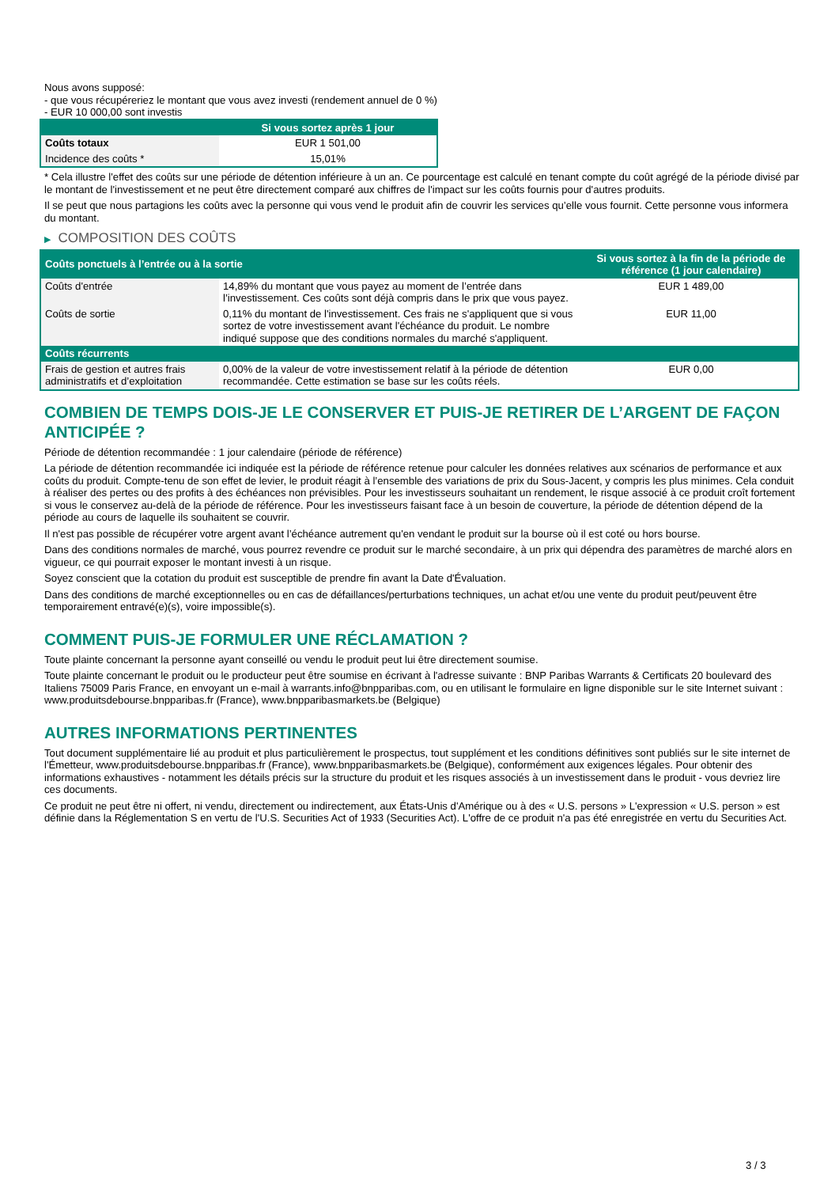Nous avons supposé:
- que vous récupéreriez le montant que vous avez investi (rendement annuel de 0 %)
- EUR 10 000,00 sont investis
| | Si vous sortez après 1 jour |
| --- | --- |
| Coûts totaux | EUR 1 501,00 |
| Incidence des coûts * | 15,01% |
* Cela illustre l'effet des coûts sur une période de détention inférieure à un an. Ce pourcentage est calculé en tenant compte du coût agrégé de la période divisé par le montant de l'investissement et ne peut être directement comparé aux chiffres de l'impact sur les coûts fournis pour d'autres produits.
Il se peut que nous partagions les coûts avec la personne qui vous vend le produit afin de couvrir les services qu’elle vous fournit. Cette personne vous informera du montant.
▶ COMPOSITION DES COÛTS
| Coûts ponctuels à l’entrée ou à la sortie | | Si vous sortez à la fin de la période de référence (1 jour calendaire) |
| --- | --- | --- |
| Coûts d'entrée | 14,89% du montant que vous payez au moment de l’entrée dans l’investissement. Ces coûts sont déjà compris dans le prix que vous payez. | EUR 1 489,00 |
| Coûts de sortie | 0,11% du montant de l'investissement. Ces frais ne s'appliquent que si vous sortez de votre investissement avant l'échéance du produit. Le nombre indiqué suppose que des conditions normales du marché s'appliquent. | EUR 11,00 |
| Coûts récurrents | | |
| Frais de gestion et autres frais administratifs et d’exploitation | 0,00% de la valeur de votre investissement relatif à la période de détention recommandée. Cette estimation se base sur les coûts réels. | EUR 0,00 |
COMBIEN DE TEMPS DOIS-JE LE CONSERVER ET PUIS-JE RETIRER DE L’ARGENT DE FAÇON ANTICIPÉE ?
Période de détention recommandée : 1 jour calendaire (période de référence)
La période de détention recommandée ici indiquée est la période de référence retenue pour calculer les données relatives aux scénarios de performance et aux coûts du produit. Compte-tenu de son effet de levier, le produit réagit à l’ensemble des variations de prix du Sous-Jacent, y compris les plus minimes. Cela conduit à réaliser des pertes ou des profits à des échéances non prévisibles. Pour les investisseurs souhaitant un rendement, le risque associé à ce produit croît fortement si vous le conservez au-delà de la période de référence. Pour les investisseurs faisant face à un besoin de couverture, la période de détention dépend de la période au cours de laquelle ils souhaitent se couvrir.
Il n'est pas possible de récupérer votre argent avant l’échéance autrement qu'en vendant le produit sur la bourse où il est coté ou hors bourse.
Dans des conditions normales de marché, vous pourrez revendre ce produit sur le marché secondaire, à un prix qui dépendra des paramètres de marché alors en vigueur, ce qui pourrait exposer le montant investi à un risque.
Soyez conscient que la cotation du produit est susceptible de prendre fin avant la Date d'Évaluation.
Dans des conditions de marché exceptionnelles ou en cas de défaillances/perturbations techniques, un achat et/ou une vente du produit peut/peuvent être temporairement entravé(e)(s), voire impossible(s).
COMMENT PUIS-JE FORMULER UNE RÉCLAMATION ?
Toute plainte concernant la personne ayant conseillé ou vendu le produit peut lui être directement soumise.
Toute plainte concernant le produit ou le producteur peut être soumise en écrivant à l'adresse suivante : BNP Paribas Warrants & Certificats 20 boulevard des Italiens 75009 Paris France, en envoyant un e-mail à warrants.info@bnpparibas.com, ou en utilisant le formulaire en ligne disponible sur le site Internet suivant : www.produitsdebourse.bnpparibas.fr (France), www.bnpparibasmarkets.be (Belgique)
AUTRES INFORMATIONS PERTINENTES
Tout document supplémentaire lié au produit et plus particulièrement le prospectus, tout supplément et les conditions définitives sont publiés sur le site internet de l'Émetteur, www.produitsdebourse.bnpparibas.fr (France), www.bnpparibasmarkets.be (Belgique), conformément aux exigences légales. Pour obtenir des informations exhaustives - notamment les détails précis sur la structure du produit et les risques associés à un investissement dans le produit - vous devriez lire ces documents.
Ce produit ne peut être ni offert, ni vendu, directement ou indirectement, aux États-Unis d'Amérique ou à des « U.S. persons » L'expression « U.S. person » est définie dans la Réglementation S en vertu de l'U.S. Securities Act of 1933 (Securities Act). L'offre de ce produit n'a pas été enregistrée en vertu du Securities Act.
3 / 3